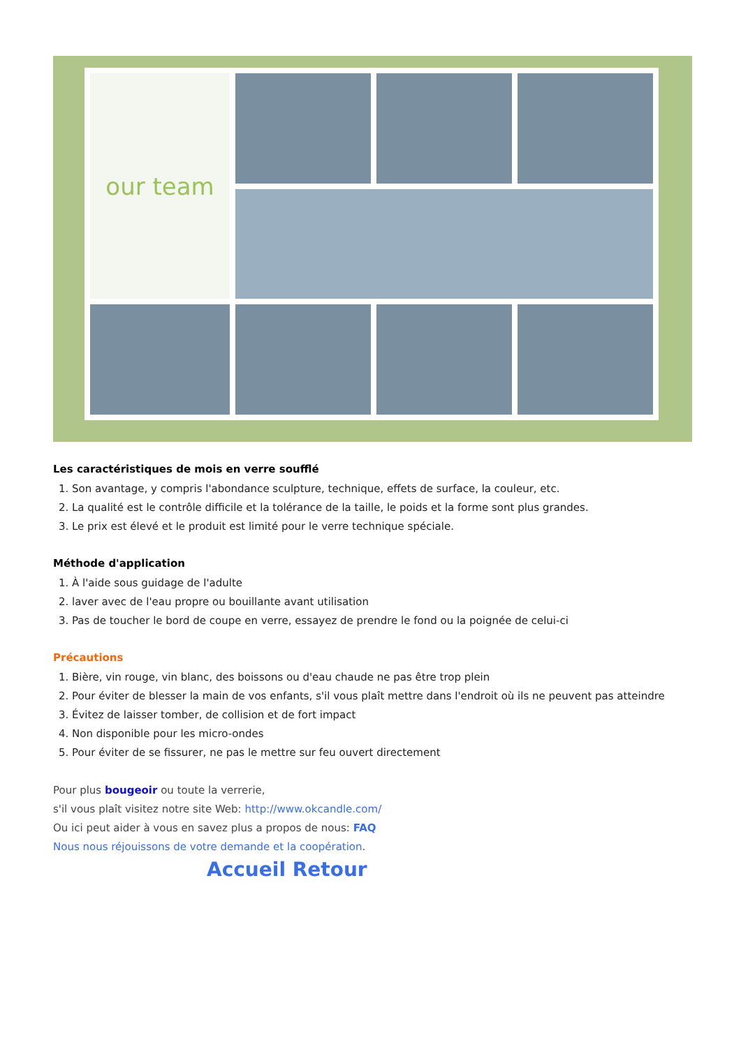our team
Les caractéristiques de mois en verre soufflé
1. Son avantage, y compris l'abondance sculpture, technique, effets de surface, la couleur, etc.
2. La qualité est le contrôle difficile et la tolérance de la taille, le poids et la forme sont plus grandes.
3. Le prix est élevé et le produit est limité pour le verre technique spéciale.
Méthode d'application
1. À l'aide sous guidage de l'adulte
2. laver avec de l'eau propre ou bouillante avant utilisation
3. Pas de toucher le bord de coupe en verre, essayez de prendre le fond ou la poignée de celui-ci
Précautions
1. Bière, vin rouge, vin blanc, des boissons ou d'eau chaude ne pas être trop plein
2. Pour éviter de blesser la main de vos enfants, s'il vous plaît mettre dans l'endroit où ils ne peuvent pas atteindre
3. Évitez de laisser tomber, de collision et de fort impact
4. Non disponible pour les micro-ondes
5. Pour éviter de se fissurer, ne pas le mettre sur feu ouvert directement
Pour plus bougeoir ou toute la verrerie,
s'il vous plaît visitez notre site Web: http://www.okcandle.com/
Ou ici peut aider à vous en savez plus a propos de nous: FAQ
Nous nous réjouissons de votre demande et la coopération.
Accueil Retour